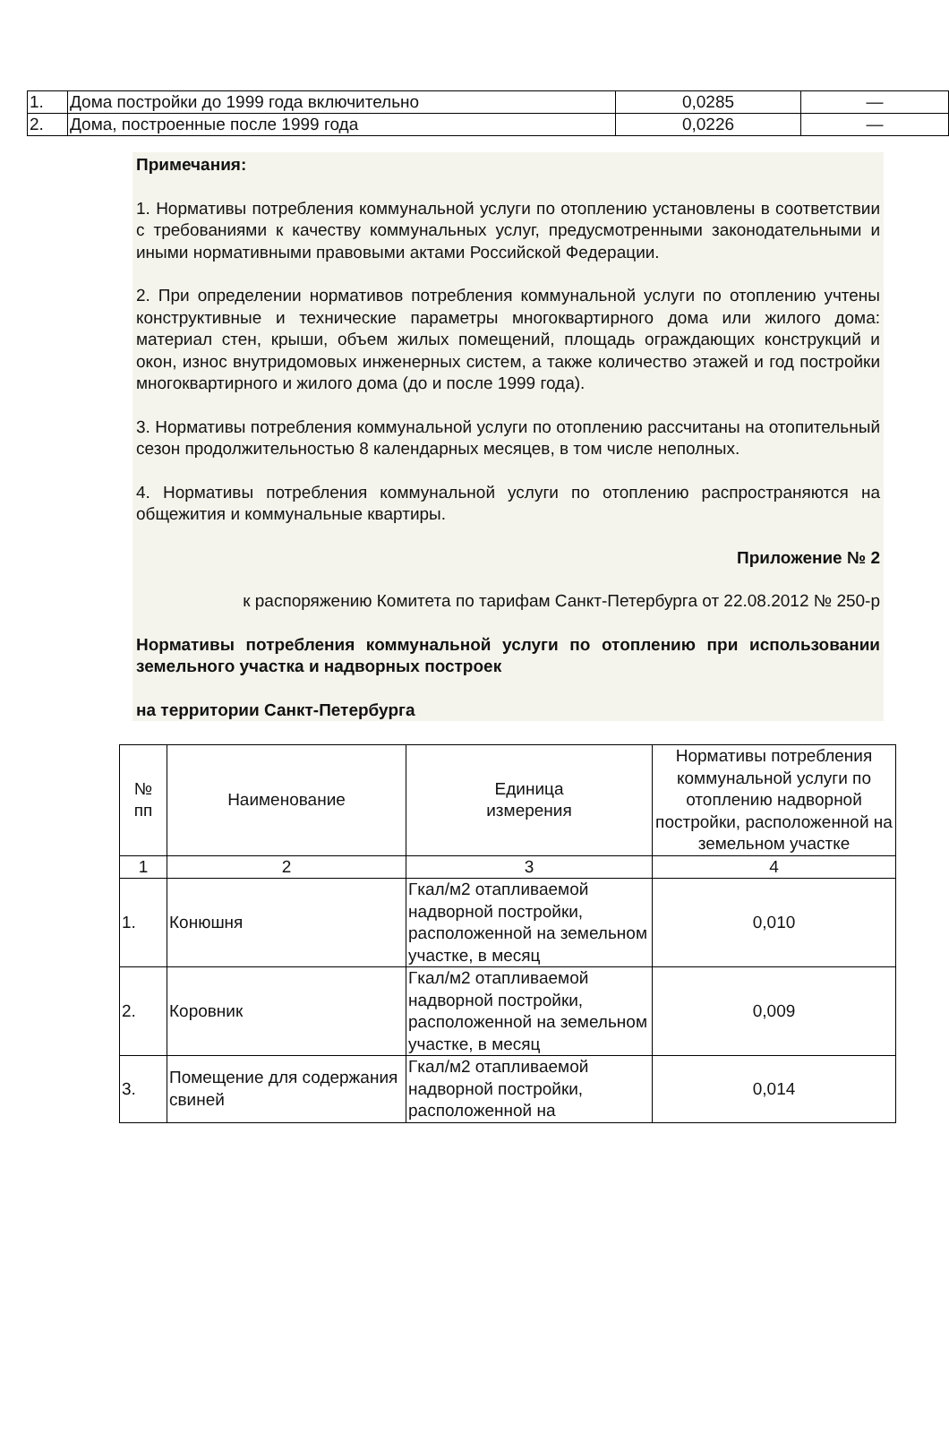| 1. | Дома постройки до 1999 года включительно | 0,0285 | — |
| 2. | Дома, построенные после 1999 года | 0,0226 | — |
Примечания:
1. Нормативы потребления коммунальной услуги по отоплению установлены в соответствии с требованиями к качеству коммунальных услуг, предусмотренными законодательными и иными нормативными правовыми актами Российской Федерации.
2. При определении нормативов потребления коммунальной услуги по отоплению учтены конструктивные и технические параметры многоквартирного дома или жилого дома: материал стен, крыши, объем жилых помещений, площадь ограждающих конструкций и окон, износ внутридомовых инженерных систем, а также количество этажей и год постройки многоквартирного и жилого дома (до и после 1999 года).
3. Нормативы потребления коммунальной услуги по отоплению рассчитаны на отопительный сезон продолжительностью 8 календарных месяцев, в том числе неполных.
4. Нормативы потребления коммунальной услуги по отоплению распространяются на общежития и коммунальные квартиры.
Приложение № 2
к распоряжению Комитета по тарифам Санкт-Петербурга от 22.08.2012 № 250-р
Нормативы потребления коммунальной услуги по отоплению при использовании земельного участка и надворных построек
на территории Санкт-Петербурга
| № пп | Наименование | Единица измерения | Нормативы потребления коммунальной услуги по отоплению надворной постройки, расположенной на земельном участке |
| --- | --- | --- | --- |
| 1 | 2 | 3 | 4 |
| 1. | Конюшня | Гкал/м2 отапливаемой надворной постройки, расположенной на земельном участке, в месяц | 0,010 |
| 2. | Коровник | Гкал/м2 отапливаемой надворной постройки, расположенной на земельном участке, в месяц | 0,009 |
| 3. | Помещение для содержания свиней | Гкал/м2 отапливаемой надворной постройки, расположенной на | 0,014 |